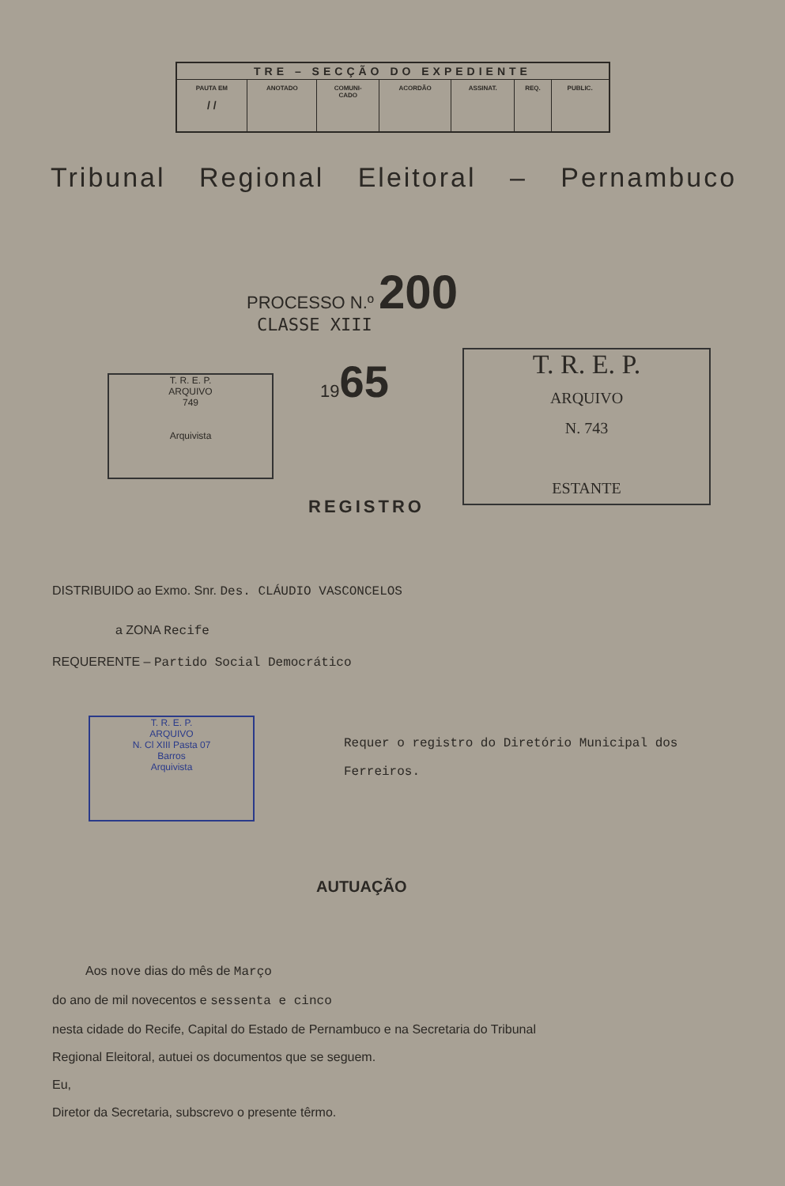| TRE – SECÇÃO DO EXPEDIENTE | | | | | | |
| --- | --- | --- | --- | --- | --- | --- |
| PAUTA EM / / | ANOTADO | COMUNI- CADO | ACORDÃO | ASSINAT. | REQ. | PUBLIC. |
Tribunal Regional Eleitoral – Pernambuco
PROCESSO N.º 200
CLASSE XIII
T. R. E. P.
ARQUIVO
749
Arquivista
1965
T. R. E. P.
ARQUIVO
N. 743
ESTANTE
REGISTRO
DISTRIBUIDO ao Exmo. Snr. Des. CLÁUDIO VASCONCELOS
a ZONA Recife
REQUERENTE – Partido Social Democrático
T. R. E. P.
ARQUIVO
N. Cl XIII Pasta 07
Barros
Arquivista
Requer o registro do Diretório Municipal dos Ferreiros.
AUTUAÇÃO
Aos nove dias do mês de Março
do ano de mil novecentos e sessenta e cinco
nesta cidade do Recife, Capital do Estado de Pernambuco e na Secretaria do Tribunal
Regional Eleitoral, autuei os documentos que se seguem.
Eu,
Diretor da Secretaria, subscrevo o presente têrmo.